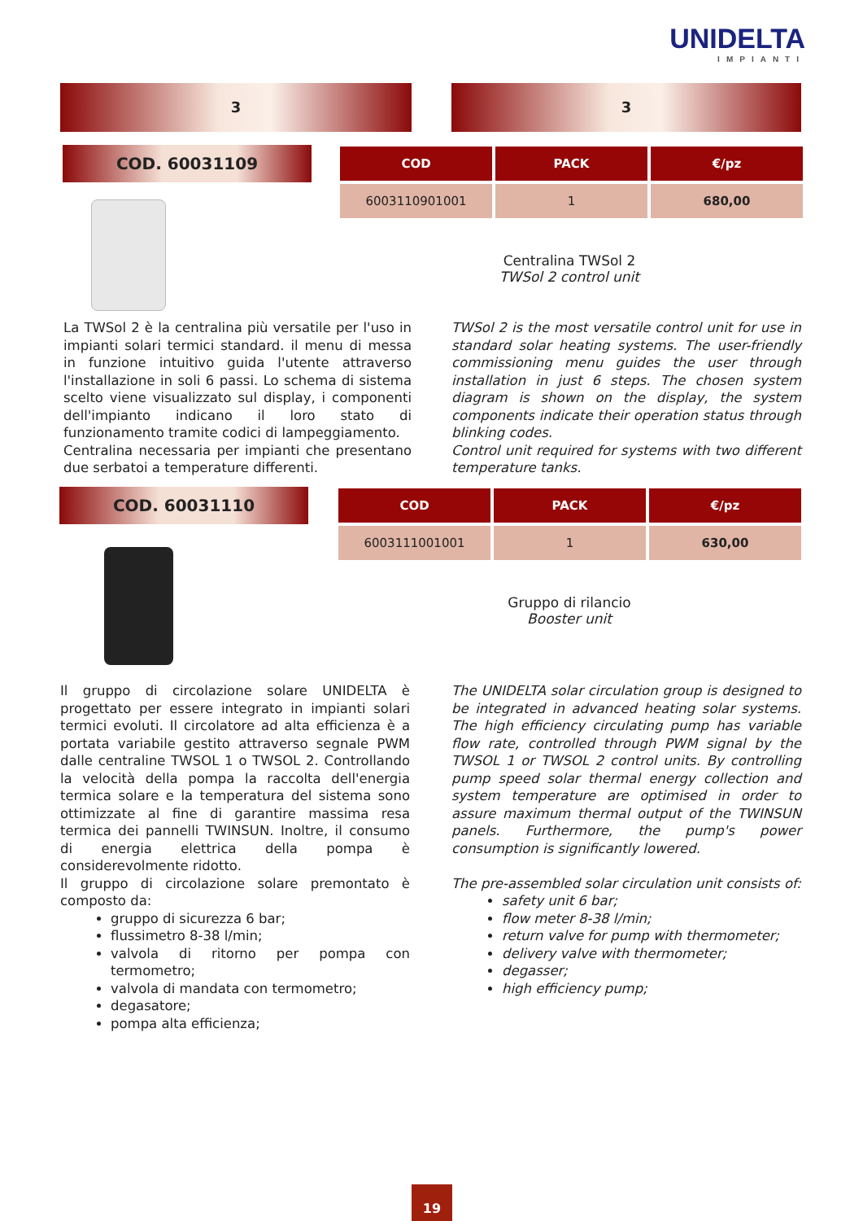UNIDELTA
IMPIANTI
3 3
COD. 60031109
| COD | PACK | €/pz |
| --- | --- | --- |
| 6003110901001 | 1 | 680,00 |
Centralina TWSol 2
TWSol 2 control unit
La TWSol 2 è la centralina più versatile per l'uso in impianti solari termici standard. il menu di messa in funzione intuitivo guida l'utente attraverso l'installazione in soli 6 passi. Lo schema di sistema scelto viene visualizzato sul display, i componenti dell'impianto indicano il loro stato di funzionamento tramite codici di lampeggiamento.
Centralina necessaria per impianti che presentano due serbatoi a temperature differenti.
TWSol 2 is the most versatile control unit for use in standard solar heating systems. The user-friendly commissioning menu guides the user through installation in just 6 steps. The chosen system diagram is shown on the display, the system components indicate their operation status through blinking codes.
Control unit required for systems with two different temperature tanks.
COD. 60031110
| COD | PACK | €/pz |
| --- | --- | --- |
| 6003111001001 | 1 | 630,00 |
Gruppo di rilancio
Booster unit
Il gruppo di circolazione solare UNIDELTA è progettato per essere integrato in impianti solari termici evoluti. Il circolatore ad alta efficienza è a portata variabile gestito attraverso segnale PWM dalle centraline TWSOL 1 o TWSOL 2. Controllando la velocità della pompa la raccolta dell'energia termica solare e la temperatura del sistema sono ottimizzate al fine di garantire massima resa termica dei pannelli TWINSUN. Inoltre, il consumo di energia elettrica della pompa è considerevolmente ridotto.
Il gruppo di circolazione solare premontato è composto da:
gruppo di sicurezza 6 bar;
flussimetro 8-38 l/min;
valvola di ritorno per pompa con termometro;
valvola di mandata con termometro;
degasatore;
pompa alta efficienza;
The UNIDELTA solar circulation group is designed to be integrated in advanced heating solar systems. The high efficiency circulating pump has variable flow rate, controlled through PWM signal by the TWSOL 1 or TWSOL 2 control units. By controlling pump speed solar thermal energy collection and system temperature are optimised in order to assure maximum thermal output of the TWINSUN panels. Furthermore, the pump's power consumption is significantly lowered.
The pre-assembled solar circulation unit consists of:
safety unit 6 bar;
flow meter 8-38 l/min;
return valve for pump with thermometer;
delivery valve with thermometer;
degasser;
high efficiency pump;
19